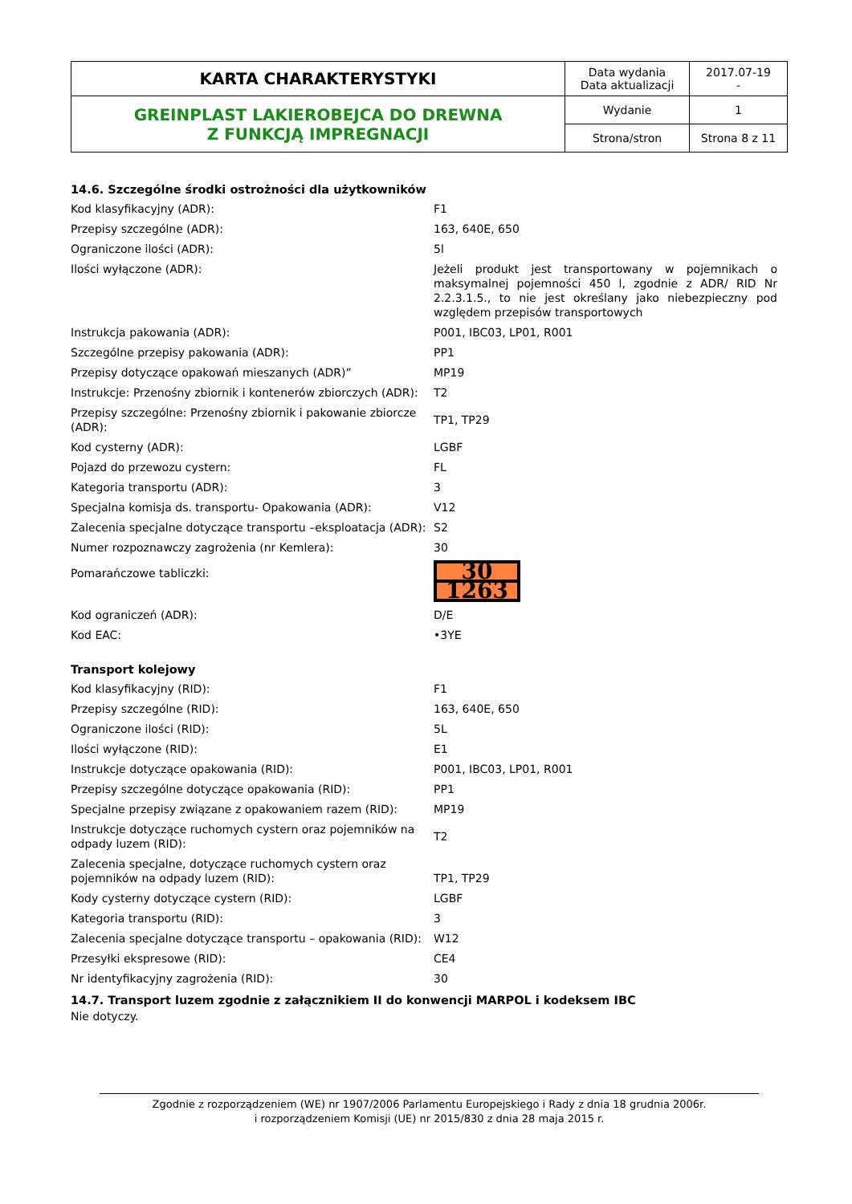| KARTA CHARAKTERYSTYKI | Data wydania Data aktualizacji | 2017.07-19 - |
| GREINPLAST LAKIEROBEJCA DO DREWNA Z FUNKCJĄ IMPREGNACJI | Wydanie | 1 |
| | Strona/stron | Strona 8 z 11 |
14.6. Szczególne środki ostrożności dla użytkowników
| Kod klasyfikacyjny (ADR): | F1 |
| Przepisy szczególne (ADR): | 163, 640E, 650 |
| Ograniczone ilości (ADR): | 5l |
| Ilości wyłączone (ADR): | Jeżeli produkt jest transportowany w pojemnikach o maksymalnej pojemności 450 l, zgodnie z ADR/ RID Nr 2.2.3.1.5., to nie jest określany jako niebezpieczny pod względem przepisów transportowych |
| Instrukcja pakowania (ADR): | P001, IBC03, LP01, R001 |
| Szczególne przepisy pakowania (ADR): | PP1 |
| Przepisy dotyczące opakowań mieszanych (ADR)” | MP19 |
| Instrukcje: Przenośny zbiornik i kontenerów zbiorczych (ADR): | T2 |
| Przepisy szczególne: Przenośny zbiornik i pakowanie zbiorcze (ADR): | TP1, TP29 |
| Kod cysterny (ADR): | LGBF |
| Pojazd do przewozu cystern: | FL |
| Kategoria transportu (ADR): | 3 |
| Specjalna komisja ds. transportu- Opakowania (ADR): | V12 |
| Zalecenia specjalne dotyczące transportu –eksploatacja (ADR): | S2 |
| Numer rozpoznawczy zagrożenia (nr Kemlera): | 30 |
| Pomarańczowe tabliczki: | 30 1263 |
| Kod ograniczeń (ADR): | D/E |
| Kod EAC: | •3YE |
Transport kolejowy
| Kod klasyfikacyjny (RID): | F1 |
| Przepisy szczególne (RID): | 163, 640E, 650 |
| Ograniczone ilości (RID): | 5L |
| Ilości wyłączone (RID): | E1 |
| Instrukcje dotyczące opakowania (RID): | P001, IBC03, LP01, R001 |
| Przepisy szczególne dotyczące opakowania (RID): | PP1 |
| Specjalne przepisy związane z opakowaniem razem (RID): | MP19 |
| Instrukcje dotyczące ruchomych cystern oraz pojemników na odpady luzem (RID): | T2 |
| Zalecenia specjalne, dotyczące ruchomych cystern oraz pojemników na odpady luzem (RID): | TP1, TP29 |
| Kody cysterny dotyczące cystern (RID): | LGBF |
| Kategoria transportu (RID): | 3 |
| Zalecenia specjalne dotyczące transportu – opakowania (RID): | W12 |
| Przesyłki ekspresowe (RID): | CE4 |
| Nr identyfikacyjny zagrożenia (RID): | 30 |
14.7. Transport luzem zgodnie z załącznikiem II do konwencji MARPOL i kodeksem IBC
Nie dotyczy.
Zgodnie z rozporządzeniem (WE) nr 1907/2006 Parlamentu Europejskiego i Rady z dnia 18 grudnia 2006r.
i rozporządzeniem Komisji (UE) nr 2015/830 z dnia 28 maja 2015 r.